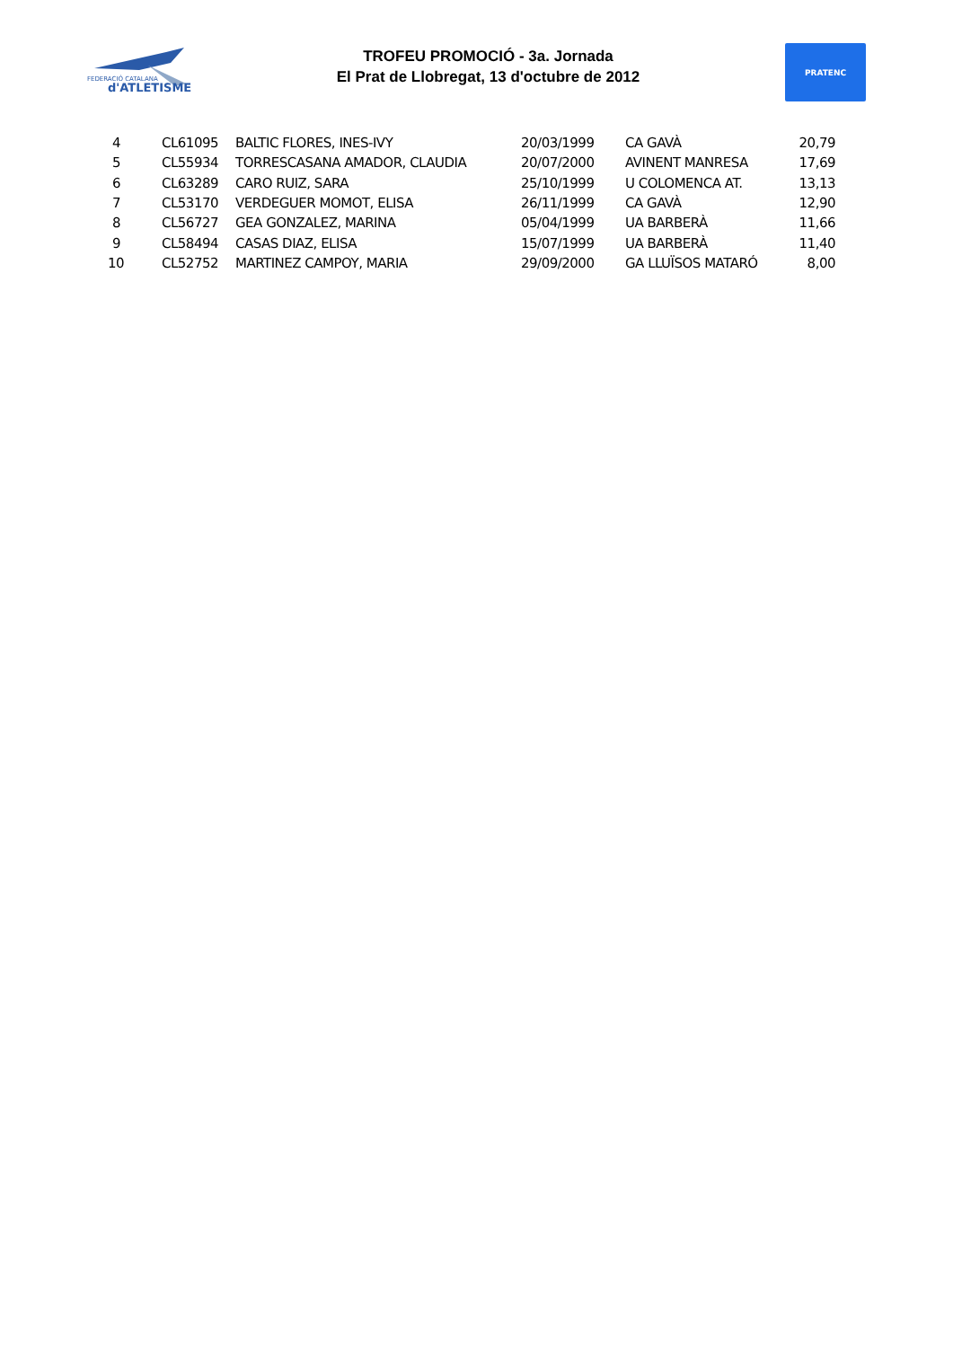FEDERACIÓ CATALANA
d'ATLETISME
TROFEU PROMOCIÓ - 3a. Jornada
El Prat de Llobregat, 13 d'octubre de 2012
PRATENC
| 4 | CL61095 | BALTIC FLORES, INES-IVY | 20/03/1999 | CA GAVÀ | 20,79 |
| 5 | CL55934 | TORRESCASANA AMADOR, CLAUDIA | 20/07/2000 | AVINENT MANRESA | 17,69 |
| 6 | CL63289 | CARO RUIZ, SARA | 25/10/1999 | U COLOMENCA AT. | 13,13 |
| 7 | CL53170 | VERDEGUER MOMOT, ELISA | 26/11/1999 | CA GAVÀ | 12,90 |
| 8 | CL56727 | GEA GONZALEZ, MARINA | 05/04/1999 | UA BARBERÀ | 11,66 |
| 9 | CL58494 | CASAS DIAZ, ELISA | 15/07/1999 | UA BARBERÀ | 11,40 |
| 10 | CL52752 | MARTINEZ CAMPOY, MARIA | 29/09/2000 | GA LLUÏSOS MATARÓ | 8,00 |